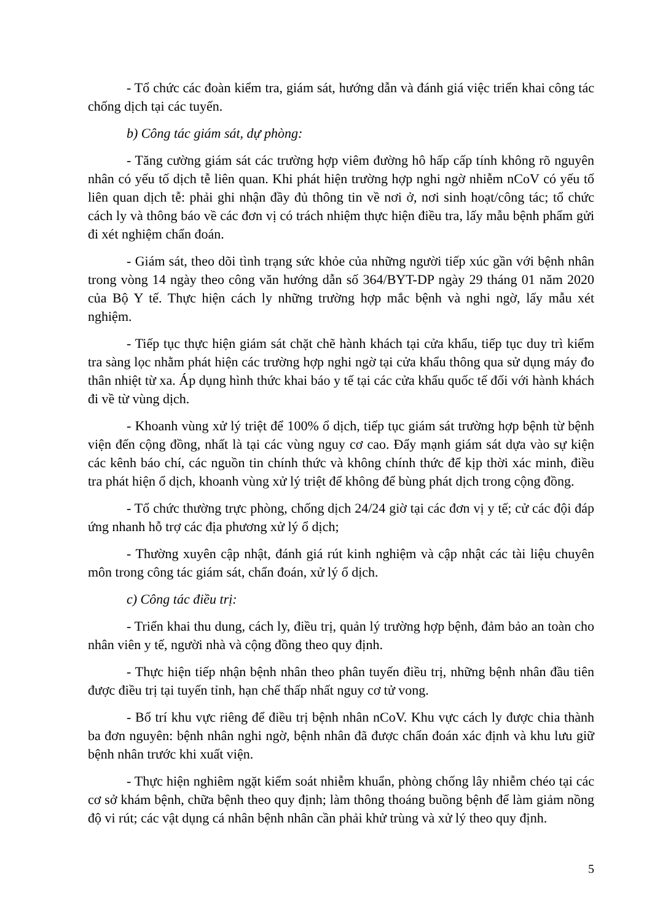- Tổ chức các đoàn kiểm tra, giám sát, hướng dẫn và đánh giá việc triển khai công tác chống dịch tại các tuyến.
b) Công tác giám sát, dự phòng:
- Tăng cường giám sát các trường hợp viêm đường hô hấp cấp tính không rõ nguyên nhân có yếu tố dịch tễ liên quan. Khi phát hiện trường hợp nghi ngờ nhiễm nCoV có yếu tố liên quan dịch tễ: phải ghi nhận đầy đủ thông tin về nơi ở, nơi sinh hoạt/công tác; tổ chức cách ly và thông báo về các đơn vị có trách nhiệm thực hiện điều tra, lấy mẫu bệnh phẩm gửi đi xét nghiệm chẩn đoán.
- Giám sát, theo dõi tình trạng sức khỏe của những người tiếp xúc gần với bệnh nhân trong vòng 14 ngày theo công văn hướng dẫn số 364/BYT-DP ngày 29 tháng 01 năm 2020 của Bộ Y tế. Thực hiện cách ly những trường hợp mắc bệnh và nghi ngờ, lấy mẫu xét nghiệm.
- Tiếp tục thực hiện giám sát chặt chẽ hành khách tại cửa khẩu, tiếp tục duy trì kiểm tra sàng lọc nhằm phát hiện các trường hợp nghi ngờ tại cửa khẩu thông qua sử dụng máy đo thân nhiệt từ xa. Áp dụng hình thức khai báo y tế tại các cửa khẩu quốc tế đối với hành khách đi về từ vùng dịch.
- Khoanh vùng xử lý triệt để 100% ổ dịch, tiếp tục giám sát trường hợp bệnh từ bệnh viện đến cộng đồng, nhất là tại các vùng nguy cơ cao. Đẩy mạnh giám sát dựa vào sự kiện các kênh báo chí, các nguồn tin chính thức và không chính thức để kịp thời xác minh, điều tra phát hiện ổ dịch, khoanh vùng xử lý triệt để không để bùng phát dịch trong cộng đồng.
- Tổ chức thường trực phòng, chống dịch 24/24 giờ tại các đơn vị y tế; cử các đội đáp ứng nhanh hỗ trợ các địa phương xử lý ổ dịch;
- Thường xuyên cập nhật, đánh giá rút kinh nghiệm và cập nhật các tài liệu chuyên môn trong công tác giám sát, chẩn đoán, xử lý ổ dịch.
c) Công tác điều trị:
- Triển khai thu dung, cách ly, điều trị, quản lý trường hợp bệnh, đảm bảo an toàn cho nhân viên y tế, người nhà và cộng đồng theo quy định.
- Thực hiện tiếp nhận bệnh nhân theo phân tuyến điều trị, những bệnh nhân đầu tiên được điều trị tại tuyến tỉnh, hạn chế thấp nhất nguy cơ tử vong.
- Bố trí khu vực riêng để điều trị bệnh nhân nCoV. Khu vực cách ly được chia thành ba đơn nguyên: bệnh nhân nghi ngờ, bệnh nhân đã được chẩn đoán xác định và khu lưu giữ bệnh nhân trước khi xuất viện.
- Thực hiện nghiêm ngặt kiểm soát nhiễm khuẩn, phòng chống lây nhiễm chéo tại các cơ sở khám bệnh, chữa bệnh theo quy định; làm thông thoáng buồng bệnh để làm giảm nồng độ vi rút; các vật dụng cá nhân bệnh nhân cần phải khử trùng và xử lý theo quy định.
5